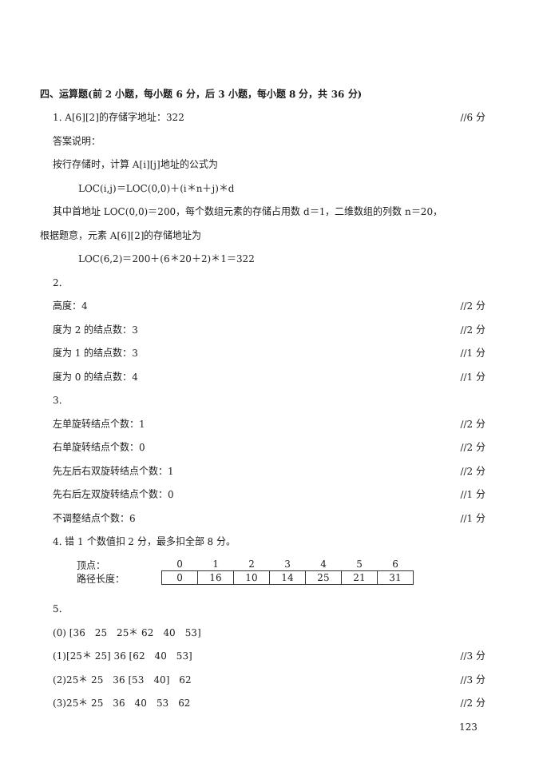四、运算题(前 2 小题，每小题 6 分，后 3 小题，每小题 8 分，共 36 分)
1. A[6][2]的存储字地址：322 //6 分
答案说明：
按行存储时，计算 A[i][j]地址的公式为
LOC(i,j)＝LOC(0,0)＋(i＊n＋j)＊d
其中首地址 LOC(0,0)＝200，每个数组元素的存储占用数 d＝1，二维数组的列数 n＝20，
根据题意，元素 A[6][2]的存储地址为
LOC(6,2)＝200＋(6＊20＋2)＊1＝322
2.
高度：4 //2 分
度为 2 的结点数：3 //2 分
度为 1 的结点数：3 //1 分
度为 0 的结点数：4 //1 分
3.
左单旋转结点个数：1 //2 分
右单旋转结点个数：0 //2 分
先左后右双旋转结点个数：1 //2 分
先右后左双旋转结点个数：0 //1 分
不调整结点个数：6 //1 分
4. 错 1 个数值扣 2 分，最多扣全部 8 分。
| 顶点： | 0 | 1 | 2 | 3 | 4 | 5 | 6 |
| 路径长度： | 0 | 16 | 10 | 14 | 25 | 21 | 31 |
5.
(0) [36　25　25＊ 62　40　53]
(1)[25＊ 25] 36 [62　40　53] //3 分
(2)25＊ 25　36 [53　40]　62 //3 分
(3)25＊ 25　36　40　53　62 //2 分
123